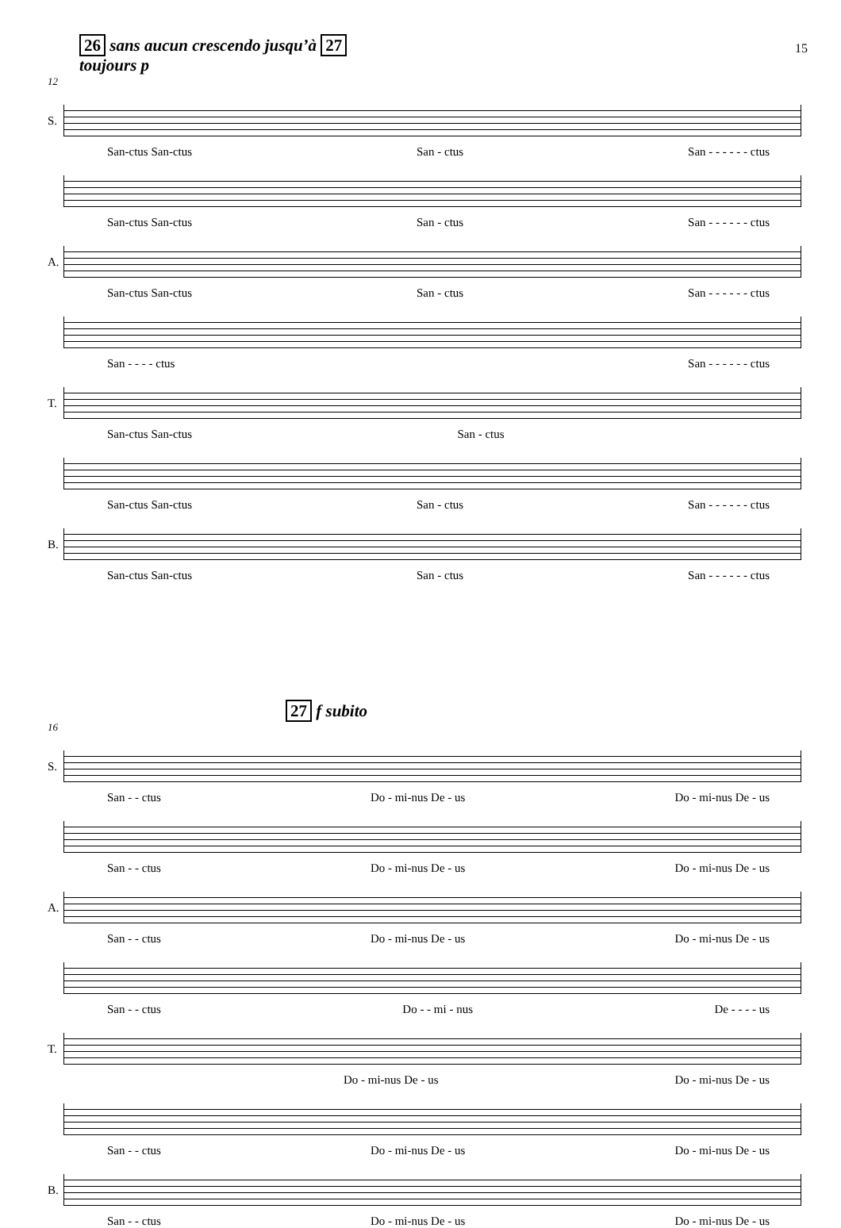15
26 sans aucun crescendo jusqu’à 27
toujours p
12
S.
San-ctus San-ctus San - ctus San - - - - - - ctus
San-ctus San-ctus San - ctus San - - - - - - ctus
A.
San-ctus San-ctus San - ctus San - - - - - - ctus
San - - - - ctus San - - - - - - ctus
T.
San-ctus San-ctus San - ctus
San-ctus San-ctus San - ctus San - - - - - - ctus
B.
San-ctus San-ctus San - ctus San - - - - - - ctus
27 f subito
16
S.
San - - ctus Do - mi-nus De - us Do - mi-nus De - us
San - - ctus Do - mi-nus De - us Do - mi-nus De - us
A.
San - - ctus Do - mi-nus De - us Do - mi-nus De - us
San - - ctus Do - - mi - nus De - - - - us
T.
Do - mi-nus De - us Do - mi-nus De - us
San - - ctus Do - mi-nus De - us Do - mi-nus De - us
B.
San - - ctus Do - mi-nus De - us Do - mi-nus De - us